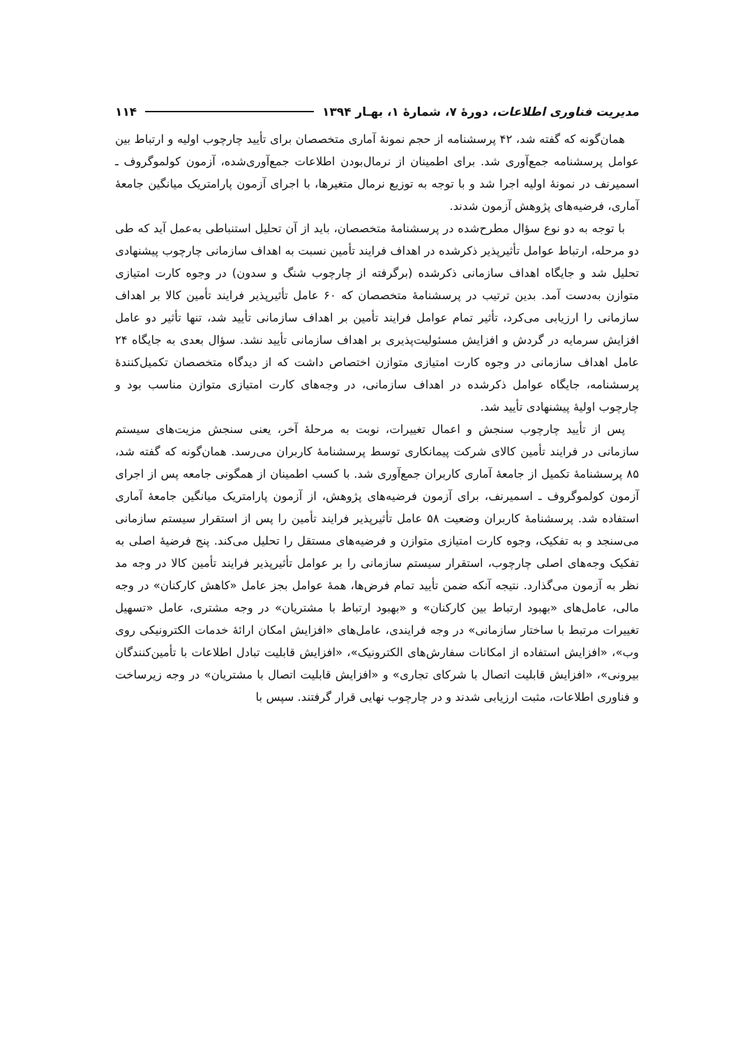مدیریت فناوری اطلاعات، دورهٔ ۷، شمارهٔ ۱، بهـار ۱۳۹۴ ۱۱۴
همان‌گونه که گفته شد، ۴۲ پرسشنامه از حجم نمونهٔ آماری متخصصان برای تأیید چارچوب اولیه و ارتباط بین عوامل پرسشنامه جمع‌آوری شد. برای اطمینان از نرمال‌بودن اطلاعات جمع‌آوری‌شده، آزمون کولموگروف ـ اسمیرنف در نمونهٔ اولیه اجرا شد و با توجه به توزیع نرمال متغیرها، با اجرای آزمون پارامتریک میانگین جامعهٔ آماری، فرضیه‌های پژوهش آزمون شدند.
با توجه به دو نوع سؤال مطرح‌شده در پرسشنامهٔ متخصصان، باید از آن تحلیل استنباطی به‌عمل آید که طی دو مرحله، ارتباط عوامل تأثیرپذیر ذکرشده در اهداف فرایند تأمین نسبت به اهداف سازمانی چارچوب پیشنهادی تحلیل شد و جایگاه اهداف سازمانی ذکرشده (برگرفته از چارچوب شنگ و سدون) در وجوه کارت امتیازی متوازن به‌دست آمد. بدین ترتیب در پرسشنامهٔ متخصصان که ۶۰ عامل تأثیرپذیر فرایند تأمین کالا بر اهداف سازمانی را ارزیابی می‌کرد، تأثیر تمام عوامل فرایند تأمین بر اهداف سازمانی تأیید شد، تنها تأثیر دو عامل افزایش سرمایه در گردش و افزایش مسئولیت‌پذیری بر اهداف سازمانی تأیید نشد. سؤال بعدی به جایگاه ۲۴ عامل اهداف سازمانی در وجوه کارت امتیازی متوازن اختصاص داشت که از دیدگاه متخصصان تکمیل‌کنندهٔ پرسشنامه، جایگاه عوامل ذکرشده در اهداف سازمانی، در وجه‌های کارت امتیازی متوازن مناسب بود و چارچوب اولیهٔ پیشنهادی تأیید شد.
پس از تأیید چارچوب سنجش و اعمال تغییرات، نوبت به مرحلهٔ آخر، یعنی سنجش مزیت‌های سیستم سازمانی در فرایند تأمین کالای شرکت پیمانکاری توسط پرسشنامهٔ کاربران می‌رسد. همان‌گونه که گفته شد، ۸۵ پرسشنامهٔ تکمیل از جامعهٔ آماری کاربران جمع‌آوری شد. با کسب اطمینان از همگونی جامعه پس از اجرای آزمون کولموگروف ـ اسمیرنف، برای آزمون فرضیه‌های پژوهش، از آزمون پارامتریک میانگین جامعهٔ آماری استفاده شد. پرسشنامهٔ کاربران وضعیت ۵۸ عامل تأثیرپذیر فرایند تأمین را پس از استقرار سیستم سازمانی می‌سنجد و به تفکیک، وجوه کارت امتیازی متوازن و فرضیه‌های مستقل را تحلیل می‌کند. پنج فرضیهٔ اصلی به تفکیک وجه‌های اصلی چارچوب، استقرار سیستم سازمانی را بر عوامل تأثیرپذیر فرایند تأمین کالا در وجه مد نظر به آزمون می‌گذارد. نتیجه آنکه ضمن تأیید تمام فرض‌ها، همهٔ عوامل بجز عامل «کاهش کارکنان» در وجه مالی، عامل‌های «بهبود ارتباط بین کارکنان» و «بهبود ارتباط با مشتریان» در وجه مشتری، عامل «تسهیل تغییرات مرتبط با ساختار سازمانی» در وجه فرایندی، عامل‌های «افزایش امکان ارائهٔ خدمات الکترونیکی روی وب»، «افزایش استفاده از امکانات سفارش‌های الکترونیک»، «افزایش قابلیت تبادل اطلاعات با تأمین‌کنندگان بیرونی»، «افزایش قابلیت اتصال با شرکای تجاری» و «افزایش قابلیت اتصال با مشتریان» در وجه زیرساخت و فناوری اطلاعات، مثبت ارزیابی شدند و در چارچوب نهایی قرار گرفتند. سپس با